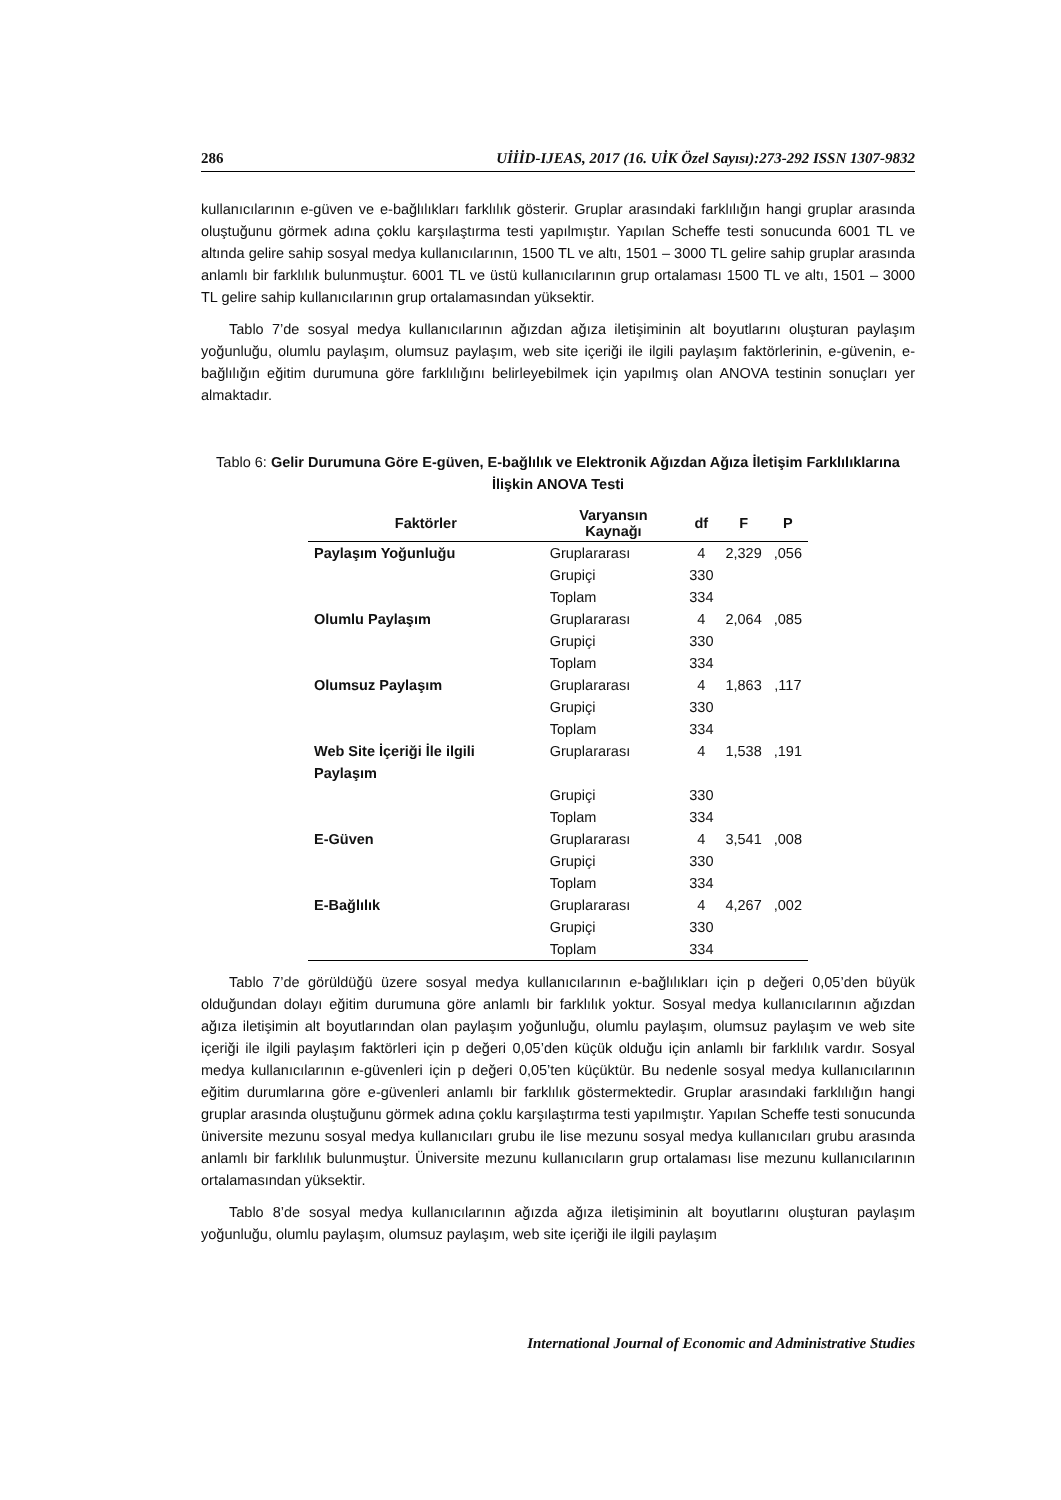286 UİİİD-IJEAS, 2017 (16. UİK Özel Sayısı):273-292 ISSN 1307-9832
kullanıcılarının e-güven ve e-bağlılıkları farklılık gösterir. Gruplar arasındaki farklılığın hangi gruplar arasında oluştuğunu görmek adına çoklu karşılaştırma testi yapılmıştır. Yapılan Scheffe testi sonucunda 6001 TL ve altında gelire sahip sosyal medya kullanıcılarının, 1500 TL ve altı, 1501 – 3000 TL gelire sahip gruplar arasında anlamlı bir farklılık bulunmuştur. 6001 TL ve üstü kullanıcılarının grup ortalaması 1500 TL ve altı, 1501 – 3000 TL gelire sahip kullanıcılarının grup ortalamasından yüksektir.
Tablo 7’de sosyal medya kullanıcılarının ağızdan ağıza iletişiminin alt boyutlarını oluşturan paylaşım yoğunluğu, olumlu paylaşım, olumsuz paylaşım, web site içeriği ile ilgili paylaşım faktörlerinin, e-güvenin, e-bağlılığın eğitim durumuna göre farklılığını belirleyebilmek için yapılmış olan ANOVA testinin sonuçları yer almaktadır.
Tablo 6: Gelir Durumuna Göre E-güven, E-bağlılık ve Elektronik Ağızdan Ağıza İletişim Farklılıklarına İlişkin ANOVA Testi
| Faktörler | Varyansın Kaynağı | df | F | P |
| --- | --- | --- | --- | --- |
| Paylaşım Yoğunluğu | Gruplararası | 4 | 2,329 | ,056 |
| | Grupiçi | 330 | | |
| | Toplam | 334 | | |
| Olumlu Paylaşım | Gruplararası | 4 | 2,064 | ,085 |
| | Grupiçi | 330 | | |
| | Toplam | 334 | | |
| Olumsuz Paylaşım | Gruplararası | 4 | 1,863 | ,117 |
| | Grupiçi | 330 | | |
| | Toplam | 334 | | |
| Web Site İçeriği İle ilgili Paylaşım | Gruplararası | 4 | 1,538 | ,191 |
| | Grupiçi | 330 | | |
| | Toplam | 334 | | |
| E-Güven | Gruplararası | 4 | 3,541 | ,008 |
| | Grupiçi | 330 | | |
| | Toplam | 334 | | |
| E-Bağlılık | Gruplararası | 4 | 4,267 | ,002 |
| | Grupiçi | 330 | | |
| | Toplam | 334 | | |
Tablo 7’de görüldüğü üzere sosyal medya kullanıcılarının e-bağlılıkları için p değeri 0,05’den büyük olduğundan dolayı eğitim durumuna göre anlamlı bir farklılık yoktur. Sosyal medya kullanıcılarının ağızdan ağıza iletişimin alt boyutlarından olan paylaşım yoğunluğu, olumlu paylaşım, olumsuz paylaşım ve web site içeriği ile ilgili paylaşım faktörleri için p değeri 0,05’den küçük olduğu için anlamlı bir farklılık vardır. Sosyal medya kullanıcılarının e-güvenleri için p değeri 0,05’ten küçüktür. Bu nedenle sosyal medya kullanıcılarının eğitim durumlarına göre e-güvenleri anlamlı bir farklılık göstermektedir. Gruplar arasındaki farklılığın hangi gruplar arasında oluştuğunu görmek adına çoklu karşılaştırma testi yapılmıştır. Yapılan Scheffe testi sonucunda üniversite mezunu sosyal medya kullanıcıları grubu ile lise mezunu sosyal medya kullanıcıları grubu arasında anlamlı bir farklılık bulunmuştur. Üniversite mezunu kullanıcıların grup ortalaması lise mezunu kullanıcılarının ortalamasından yüksektir.
Tablo 8’de sosyal medya kullanıcılarının ağızda ağıza iletişiminin alt boyutlarını oluşturan paylaşım yoğunluğu, olumlu paylaşım, olumsuz paylaşım, web site içeriği ile ilgili paylaşım
International Journal of Economic and Administrative Studies